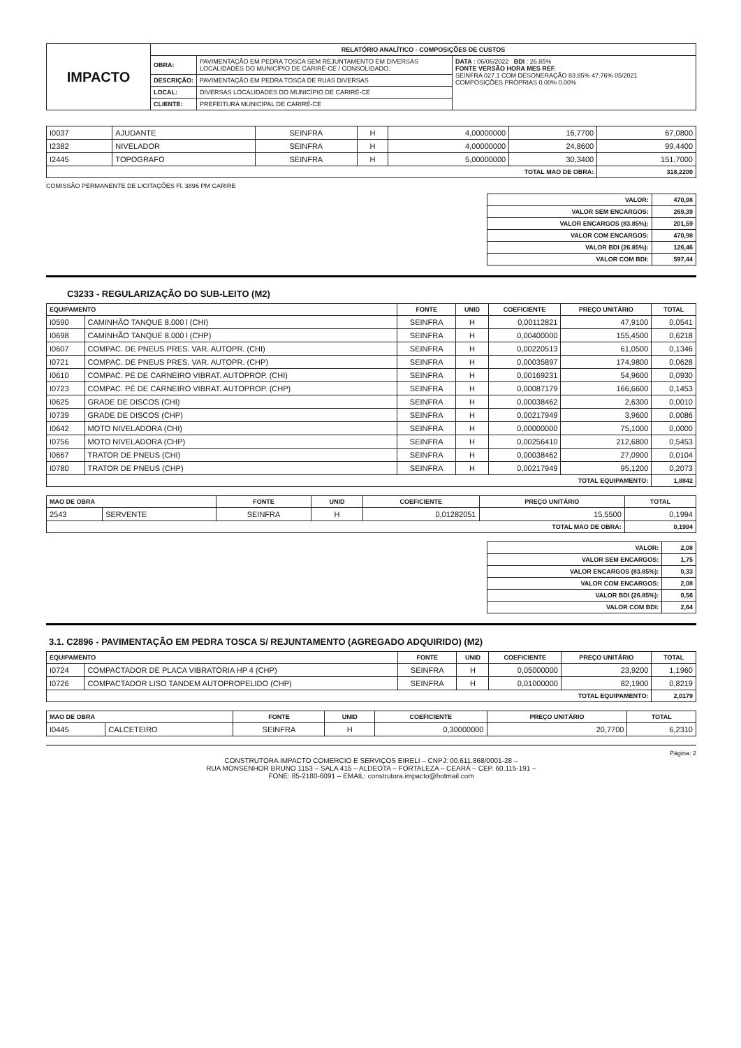| IMPACTO | RELATÓRIO ANALÍTICO - COMPOSIÇÕES DE CUSTOS | | |
| | OBRA: | PAVIMENTAÇÃO EM PEDRA TOSCA SEM REJUNTAMENTO EM DIVERSAS LOCALIDADES DO MUNICÍPIO DE CARIRÉ-CE / CONSOLIDADO. | DATA : 06/06/2022 BDI : 26.85% FONTE VERSÃO HORA MES REF. SEINFRA 027.1 COM DESONERAÇÃO 83.85% 47.76% 05/2021 COMPOSIÇÕES PRÓPRIAS 0.00% 0.00% |
| | DESCRIÇÃO: | PAVIMENTAÇÃO EM PEDRA TOSCA DE RUAS DIVERSAS | |
| | LOCAL: | DIVERSAS LOCALIDADES DO MUNICÍPIO DE CARIRÉ-CE | |
| | CLIENTE: | PREFEITURA MUNICIPAL DE CARIRÉ-CE | |
| I0037 | AJUDANTE | SEINFRA | H | 4,00000000 | 16,7700 | 67,0800 |
| I2382 | NIVELADOR | SEINFRA | H | 4,00000000 | 24,8600 | 99,4400 |
| I2445 | TOPOGRAFO | SEINFRA | H | 5,00000000 | 30,3400 | 151,7000 |
| TOTAL MAO DE OBRA: | | | | | | 318,2200 |
COMISSÃO PERMANENTE DE LICITAÇÕES Fl. 3896 PM CARIRE
| VALOR: | 470,98 |
| VALOR SEM ENCARGOS: | 269,39 |
| VALOR ENCARGOS (83.85%): | 201,59 |
| VALOR COM ENCARGOS: | 470,98 |
| VALOR BDI (26.85%): | 126,46 |
| VALOR COM BDI: | 597,44 |
C3233 - REGULARIZAÇÃO DO SUB-LEITO (M2)
| EQUIPAMENTO | | FONTE | UNID | COEFICIENTE | PREÇO UNITÁRIO | TOTAL |
| --- | --- | --- | --- | --- | --- | --- |
| I0590 | CAMINHÃO TANQUE 8.000 l (CHI) | SEINFRA | H | 0,00112821 | 47,9100 | 0,0541 |
| I0698 | CAMINHÃO TANQUE 8.000 l (CHP) | SEINFRA | H | 0,00400000 | 155,4500 | 0,6218 |
| I0607 | COMPAC. DE PNEUS PRES. VAR. AUTOPR. (CHI) | SEINFRA | H | 0,00220513 | 61,0500 | 0,1346 |
| I0721 | COMPAC. DE PNEUS PRES. VAR. AUTOPR. (CHP) | SEINFRA | H | 0,00035897 | 174,9800 | 0,0628 |
| I0610 | COMPAC. PÉ DE CARNEIRO VIBRAT. AUTOPROP. (CHI) | SEINFRA | H | 0,00169231 | 54,9600 | 0,0930 |
| I0723 | COMPAC. PÉ DE CARNEIRO VIBRAT. AUTOPROP. (CHP) | SEINFRA | H | 0,00087179 | 166,6600 | 0,1453 |
| I0625 | GRADE DE DISCOS (CHI) | SEINFRA | H | 0,00038462 | 2,6300 | 0,0010 |
| I0739 | GRADE DE DISCOS (CHP) | SEINFRA | H | 0,00217949 | 3,9600 | 0,0086 |
| I0642 | MOTO NIVELADORA (CHI) | SEINFRA | H | 0,00000000 | 75,1000 | 0,0000 |
| I0756 | MOTO NIVELADORA (CHP) | SEINFRA | H | 0,00256410 | 212,6800 | 0,5453 |
| I0667 | TRATOR DE PNEUS (CHI) | SEINFRA | H | 0,00038462 | 27,0900 | 0,0104 |
| I0780 | TRATOR DE PNEUS (CHP) | SEINFRA | H | 0,00217949 | 95,1200 | 0,2073 |
| TOTAL EQUIPAMENTO: | | | | | | 1,8842 |
| MAO DE OBRA | | FONTE | UNID | COEFICIENTE | PREÇO UNITÁRIO | TOTAL |
| --- | --- | --- | --- | --- | --- | --- |
| 2543 | SERVENTE | SEINFRA | H | 0,01282051 | 15,5500 | 0,1994 |
| TOTAL MAO DE OBRA: | | | | | | 0,1994 |
| VALOR: | 2,08 |
| VALOR SEM ENCARGOS: | 1,75 |
| VALOR ENCARGOS (83.85%): | 0,33 |
| VALOR COM ENCARGOS: | 2,08 |
| VALOR BDI (26.85%): | 0,56 |
| VALOR COM BDI: | 2,64 |
3.1. C2896 - PAVIMENTAÇÃO EM PEDRA TOSCA S/ REJUNTAMENTO (AGREGADO ADQUIRIDO) (M2)
| EQUIPAMENTO | | FONTE | UNID | COEFICIENTE | PREÇO UNITÁRIO | TOTAL |
| --- | --- | --- | --- | --- | --- | --- |
| I0724 | COMPACTADOR DE PLACA VIBRATÓRIA HP 4 (CHP) | SEINFRA | H | 0,05000000 | 23,9200 | 1,1960 |
| I0726 | COMPACTADOR LISO TANDEM AUTOPROPELIDO (CHP) | SEINFRA | H | 0,01000000 | 82,1900 | 0,8219 |
| TOTAL EQUIPAMENTO: | | | | | | 2,0179 |
| MAO DE OBRA | | FONTE | UNID | COEFICIENTE | PREÇO UNITÁRIO | TOTAL |
| --- | --- | --- | --- | --- | --- | --- |
| I0445 | CALCETEIRO | SEINFRA | H | 0,30000000 | 20,7700 | 6,2310 |
Página: 2
CONSTRUTORA IMPACTO COMERCIO E SERVIÇOS EIRELI – CNPJ: 00.611.868/0001-28 –
RUA MONSENHOR BRUNO 1153 – SALA 415 – ALDEOTA – FORTALEZA – CEARÁ – CEP. 60.115-191 –
FONE: 85-2180-6091 – EMAIL: construtora.impacto@hotmail.com